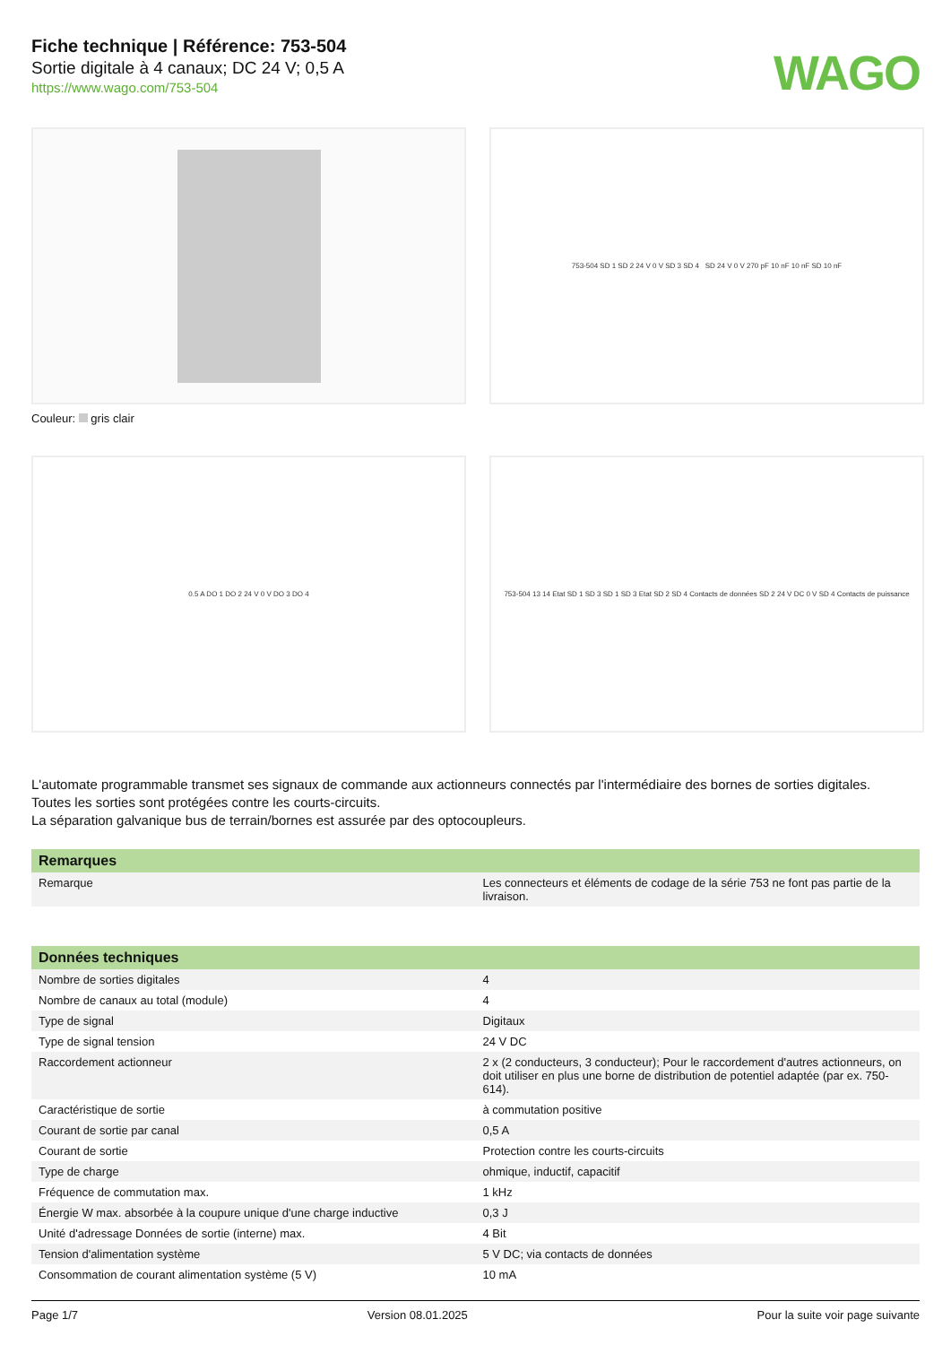Fiche technique | Référence: 753-504
Sortie digitale à 4 canaux; DC 24 V; 0,5 A
https://www.wago.com/753-504
WAGO
Couleur: gris clair
753-504 SD 1 SD 2 24 V 0 V SD 3 SD 4 SD 24 V 0 V 270 pF 10 nF 10 nF SD 10 nF
0.5 A DO 1 DO 2 24 V 0 V DO 3 DO 4
753-504 13 14 Etat SD 1 SD 3 SD 1 SD 3 Etat SD 2 SD 4 Contacts de données SD 2 24 V DC 0 V SD 4 Contacts de puissance
L'automate programmable transmet ses signaux de commande aux actionneurs connectés par l'intermédiaire des bornes de sorties digitales.
Toutes les sorties sont protégées contre les courts-circuits.
La séparation galvanique bus de terrain/bornes est assurée par des optocoupleurs.
| Remarques | |
| --- | --- |
| Remarque | Les connecteurs et éléments de codage de la série 753 ne font pas partie de la livraison. |
| Données techniques | |
| --- | --- |
| Nombre de sorties digitales | 4 |
| Nombre de canaux au total (module) | 4 |
| Type de signal | Digitaux |
| Type de signal tension | 24 V DC |
| Raccordement actionneur | 2 x (2 conducteurs, 3 conducteur); Pour le raccordement d'autres actionneurs, on doit utiliser en plus une borne de distribution de potentiel adaptée (par ex. 750-614). |
| Caractéristique de sortie | à commutation positive |
| Courant de sortie par canal | 0,5 A |
| Courant de sortie | Protection contre les courts-circuits |
| Type de charge | ohmique, inductif, capacitif |
| Fréquence de commutation max. | 1 kHz |
| Énergie W max. absorbée à la coupure unique d'une charge inductive | 0,3 J |
| Unité d'adressage Données de sortie (interne) max. | 4 Bit |
| Tension d'alimentation système | 5 V DC; via contacts de données |
| Consommation de courant alimentation système (5 V) | 10 mA |
Page 1/7 Version 08.01.2025 Pour la suite voir page suivante